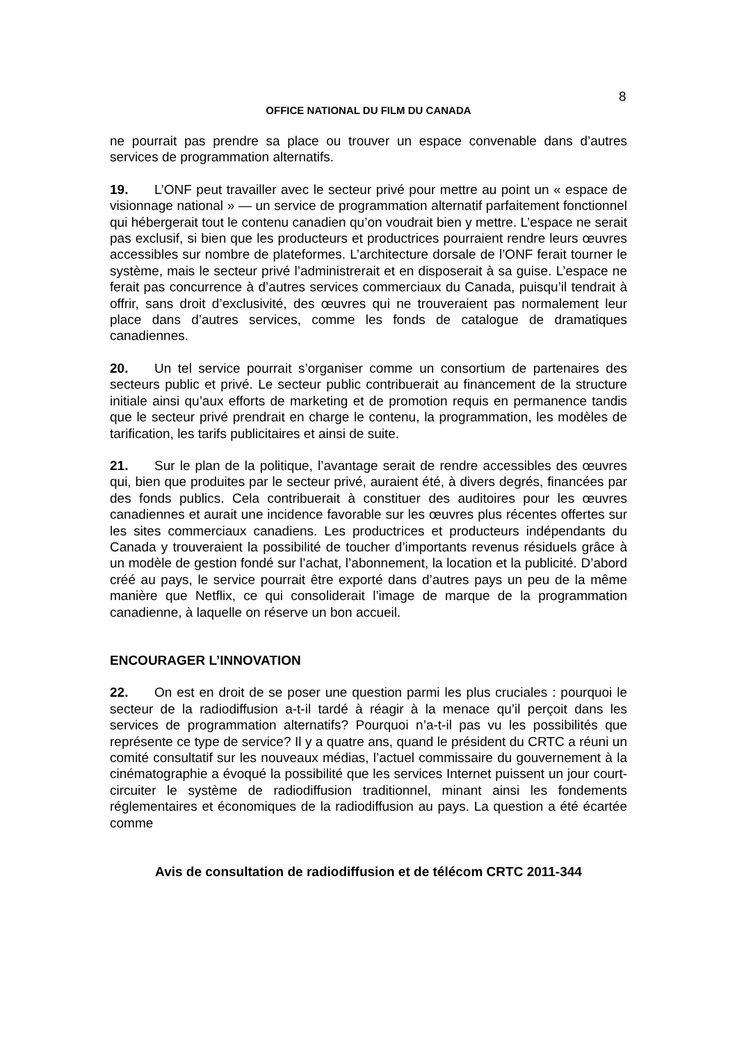8
OFFICE NATIONAL DU FILM DU CANADA
ne pourrait pas prendre sa place ou trouver un espace convenable dans d’autres services de programmation alternatifs.
19. L’ONF peut travailler avec le secteur privé pour mettre au point un « espace de visionnage national » — un service de programmation alternatif parfaitement fonctionnel qui hébergerait tout le contenu canadien qu’on voudrait bien y mettre. L’espace ne serait pas exclusif, si bien que les producteurs et productrices pourraient rendre leurs œuvres accessibles sur nombre de plateformes. L’architecture dorsale de l’ONF ferait tourner le système, mais le secteur privé l’administrerait et en disposerait à sa guise. L’espace ne ferait pas concurrence à d’autres services commerciaux du Canada, puisqu’il tendrait à offrir, sans droit d’exclusivité, des œuvres qui ne trouveraient pas normalement leur place dans d’autres services, comme les fonds de catalogue de dramatiques canadiennes.
20. Un tel service pourrait s’organiser comme un consortium de partenaires des secteurs public et privé. Le secteur public contribuerait au financement de la structure initiale ainsi qu’aux efforts de marketing et de promotion requis en permanence tandis que le secteur privé prendrait en charge le contenu, la programmation, les modèles de tarification, les tarifs publicitaires et ainsi de suite.
21. Sur le plan de la politique, l’avantage serait de rendre accessibles des œuvres qui, bien que produites par le secteur privé, auraient été, à divers degrés, financées par des fonds publics. Cela contribuerait à constituer des auditoires pour les œuvres canadiennes et aurait une incidence favorable sur les œuvres plus récentes offertes sur les sites commerciaux canadiens. Les productrices et producteurs indépendants du Canada y trouveraient la possibilité de toucher d’importants revenus résiduels grâce à un modèle de gestion fondé sur l’achat, l’abonnement, la location et la publicité. D’abord créé au pays, le service pourrait être exporté dans d’autres pays un peu de la même manière que Netflix, ce qui consoliderait l’image de marque de la programmation canadienne, à laquelle on réserve un bon accueil.
ENCOURAGER L’INNOVATION
22. On est en droit de se poser une question parmi les plus cruciales : pourquoi le secteur de la radiodiffusion a-t-il tardé à réagir à la menace qu’il perçoit dans les services de programmation alternatifs? Pourquoi n’a-t-il pas vu les possibilités que représente ce type de service? Il y a quatre ans, quand le président du CRTC a réuni un comité consultatif sur les nouveaux médias, l’actuel commissaire du gouvernement à la cinématographie a évoqué la possibilité que les services Internet puissent un jour court-circuiter le système de radiodiffusion traditionnel, minant ainsi les fondements réglementaires et économiques de la radiodiffusion au pays. La question a été écartée comme
Avis de consultation de radiodiffusion et de télécom CRTC 2011-344